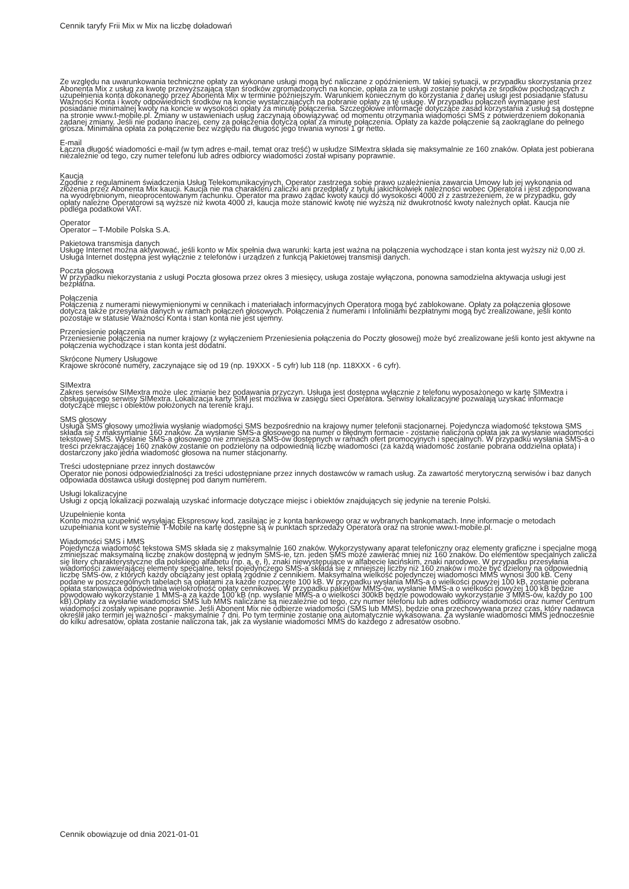Cennik taryfy Frii Mix w Mix na liczbę doładowań
Ze względu na uwarunkowania techniczne opłaty za wykonane usługi mogą być naliczane z opóźnieniem. W takiej sytuacji, w przypadku skorzystania przez Abonenta Mix z usług za kwotę przewyższającą stan środków zgromadzonych na koncie, opłata za te usługi zostanie pokryta ze środków pochodzących z uzupełnienia konta dokonanego przez Abonenta Mix w terminie późniejszym. Warunkiem koniecznym do korzystania z danej usługi jest posiadanie statusu Ważności Konta i kwoty odpowiednich środków na koncie wystarczających na pobranie opłaty za tę usługę. W przypadku połączeń wymagane jest posiadanie minimalnej kwoty na koncie w wysokości opłaty za minutę połączenia. Szczegółowe informacje dotyczące zasad korzystania z usług są dostępne na stronie www.t-mobile.pl. Zmiany w ustawieniach usług zaczynają obowiązywać od momentu otrzymania wiadomości SMS z potwierdzeniem dokonania żądanej zmiany. Jeśli nie podano inaczej, ceny za połączenia dotyczą opłat za minutę połączenia. Opłaty za każde połączenie są zaokrąglane do pełnego grosza. Minimalna opłata za połączenie bez względu na długość jego trwania wynosi 1 gr netto.
E-mail
Łączna długość wiadomości e-mail (w tym adres e-mail, temat oraz treść) w usłudze SIMextra składa się maksymalnie ze 160 znaków. Opłata jest pobierana niezależnie od tego, czy numer telefonu lub adres odbiorcy wiadomości został wpisany poprawnie.
Kaucja
Zgodnie z regulaminem świadczenia Usług Telekomunikacyjnych, Operator zastrzega sobie prawo uzależnienia zawarcia Umowy lub jej wykonania od złożenia przez Abonenta Mix kaucji. Kaucja nie ma charakteru zaliczki ani przedpłaty z tytułu jakichkolwiek należności wobec Operatora i jest zdeponowana na wyodrębnionym, nieoprocentowanym rachunku. Operator ma prawo żądać kwoty kaucji do wysokości 4000 zł z zastrzeżeniem, że w przypadku, gdy opłaty należne Operatorowi są wyższe niż kwota 4000 zł, kaucja może stanowić kwotę nie wyższą niż dwukrotność kwoty należnych opłat. Kaucja nie podlega podatkowi VAT.
Operator
Operator – T-Mobile Polska S.A.
Pakietowa transmisja danych
Usługę Internet można aktywować, jeśli konto w Mix spełnia dwa warunki: karta jest ważna na połączenia wychodzące i stan konta jest wyższy niż 0,00 zł. Usługa Internet dostępna jest wyłącznie z telefonów i urządzeń z funkcją Pakietowej transmisji danych.
Poczta głosowa
W przypadku niekorzystania z usługi Poczta głosowa przez okres 3 miesięcy, usługa zostaje wyłączona, ponowna samodzielna aktywacja usługi jest bezpłatna.
Połączenia
Połączenia z numerami niewymienionymi w cennikach i materiałach informacyjnych Operatora mogą być zablokowane. Opłaty za połączenia głosowe dotyczą także przesyłania danych w ramach połączeń głosowych. Połączenia z numerami i Infoliniami bezpłatnymi mogą być zrealizowane, jeśli konto pozostaje w statusie Ważności Konta i stan konta nie jest ujemny.
Przeniesienie połączenia
Przeniesienie połączenia na numer krajowy (z wyłączeniem Przeniesienia połączenia do Poczty głosowej) może być zrealizowane jeśli konto jest aktywne na połączenia wychodzące i stan konta jest dodatni.
Skrócone Numery Usługowe
Krajowe skrócone numery, zaczynające się od 19 (np. 19XXX - 5 cyfr) lub 118 (np. 118XXX - 6 cyfr).
SIMextra
Zakres serwisów SIMextra może ulec zmianie bez podawania przyczyn. Usługa jest dostępna wyłącznie z telefonu wyposażonego w kartę SIMextra i obsługującego serwisy SIMextra. Lokalizacja karty SIM jest możliwa w zasięgu sieci Operatora. Serwisy lokalizacyjne pozwalają uzyskać informacje dotyczące miejsc i obiektów położonych na terenie kraju.
SMS głosowy
Usługa SMS głosowy umożliwia wysłanie wiadomości SMS bezpośrednio na krajowy numer telefonii stacjonarnej. Pojedyncza wiadomość tekstowa SMS składa się z maksymalnie 160 znaków. Za wysłanie SMS-a głosowego na numer o błędnym formacie - zostanie naliczona opłata jak za wysłanie wiadomości tekstowej SMS. Wysłanie SMS-a głosowego nie zmniejsza SMS-ów dostępnych w ramach ofert promocyjnych i specjalnych. W przypadku wysłania SMS-a o treści przekraczającej 160 znaków zostanie on podzielony na odpowiednią liczbę wiadomości (za każdą wiadomość zostanie pobrana oddzielna opłata) i dostarczony jako jedna wiadomość głosowa na numer stacjonarny.
Treści udostępniane przez innych dostawców
Operator nie ponosi odpowiedzialności za treści udostępniane przez innych dostawców w ramach usług. Za zawartość merytoryczną serwisów i baz danych odpowiada dostawca usługi dostępnej pod danym numerem.
Usługi lokalizacyjne
Usługi z opcją lokalizacji pozwalają uzyskać informacje dotyczące miejsc i obiektów znajdujących się jedynie na terenie Polski.
Uzupełnienie konta
Konto można uzupełnić wysyłając Ekspresowy kod, zasilając je z konta bankowego oraz w wybranych bankomatach. Inne informacje o metodach uzupełniania kont w systemie T-Mobile na kartę dostępne są w punktach sprzedaży Operatora oraz na stronie www.t-mobile.pl.
Wiadomości SMS i MMS
Pojedyncza wiadomość tekstowa SMS składa się z maksymalnie 160 znaków. Wykorzystywany aparat telefoniczny oraz elementy graficzne i specjalne mogą zmniejszać maksymalną liczbę znaków dostępną w jednym SMS-ie, tzn. jeden SMS może zawierać mniej niż 160 znaków. Do elementów specjalnych zalicza się litery charakterystyczne dla polskiego alfabetu (np. ą, ę, ł), znaki niewystępujące w alfabecie łacińskim, znaki narodowe. W przypadku przesyłania wiadomości zawierającej elementy specjalne, tekst pojedynczego SMS-a składa się z mniejszej liczby niż 160 znaków i może być dzielony na odpowiednią liczbę SMS-ów, z których każdy obciążany jest opłatą zgodnie z cennikiem. Maksymalna wielkość pojedynczej wiadomości MMS wynosi 300 kB. Ceny podane w poszczególnych tabelach są opłatami za każde rozpoczęte 100 kB. W przypadku wysłania MMS-a o wielkości powyżej 100 kB, zostanie pobrana opłata stanowiąca odpowiednią wielokrotność opłaty cennikowej. W przypadku pakietów MMS-ów, wysłanie MMS-a o wielkości powyżej 100 kB będzie powodowało wykorzystanie 1 MMS-a za każde 100 kB (np. wysłanie MMS-a o wielkości 300kB będzie powodowało wykorzystanie 3 MMS-ów, każdy po 100 kB).Opłaty za wysłanie wiadomości SMS lub MMS naliczane są niezależnie od tego, czy numer telefonu lub adres odbiorcy wiadomości oraz numer Centrum wiadomości zostały wpisane poprawnie. Jeśli Abonent Mix nie odbierze wiadomości (SMS lub MMS), będzie ona przechowywana przez czas, który nadawca określił jako termin jej ważności - maksymalnie 7 dni. Po tym terminie zostanie ona automatycznie wykasowana. Za wysłanie wiadomości MMS jednocześnie do kilku adresatów, opłata zostanie naliczona tak, jak za wysłanie wiadomości MMS do każdego z adresatów osobno.
Cennik obowiązuje od dnia 2021-01-01